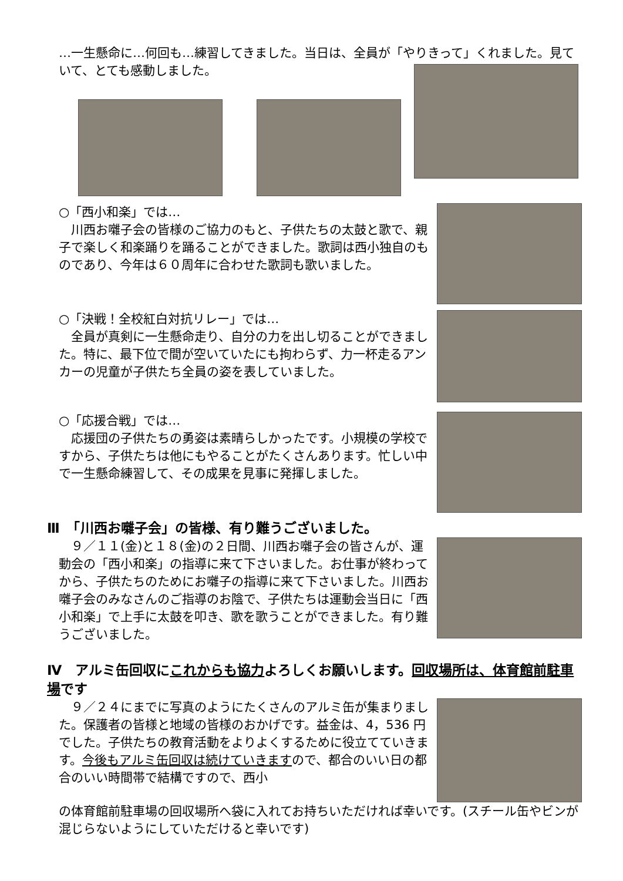…一生懸命に…何回も…練習してきました。当日は、全員が「やりきって」くれました。見ていて、とても感動しました。
○「西小和楽」では…
　川西お囃子会の皆様のご協力のもと、子供たちの太鼓と歌で、親子で楽しく和楽踊りを踊ることができました。歌詞は西小独自のものであり、今年は６０周年に合わせた歌詞も歌いました。
○「決戦！全校紅白対抗リレー」では…
　全員が真剣に一生懸命走り、自分の力を出し切ることができました。特に、最下位で間が空いていたにも拘わらず、力一杯走るアンカーの児童が子供たち全員の姿を表していました。
○「応援合戦」では…
　応援団の子供たちの勇姿は素晴らしかったです。小規模の学校ですから、子供たちは他にもやることがたくさんあります。忙しい中で一生懸命練習して、その成果を見事に発揮しました。
Ⅲ　「川西お囃子会」の皆様、有り難うございました。
　９／１１(金)と１８(金)の２日間、川西お囃子会の皆さんが、運動会の「西小和楽」の指導に来て下さいました。お仕事が終わってから、子供たちのためにお囃子の指導に来て下さいました。川西お囃子会のみなさんのご指導のお陰で、子供たちは運動会当日に「西小和楽」で上手に太鼓を叩き、歌を歌うことができました。有り難うございました。
Ⅳ　アルミ缶回収にこれからも協力よろしくお願いします。回収場所は、体育館前駐車場です
　９／２４にまでに写真のようにたくさんのアルミ缶が集まりました。保護者の皆様と地域の皆様のおかげです。益金は、4，536 円でした。子供たちの教育活動をよりよくするために役立てていきます。今後もアルミ缶回収は続けていきますので、都合のいい日の都合のいい時間帯で結構ですので、西小
の体育館前駐車場の回収場所へ袋に入れてお持ちいただければ幸いです。(スチール缶やビンが混じらないようにしていただけると幸いです)